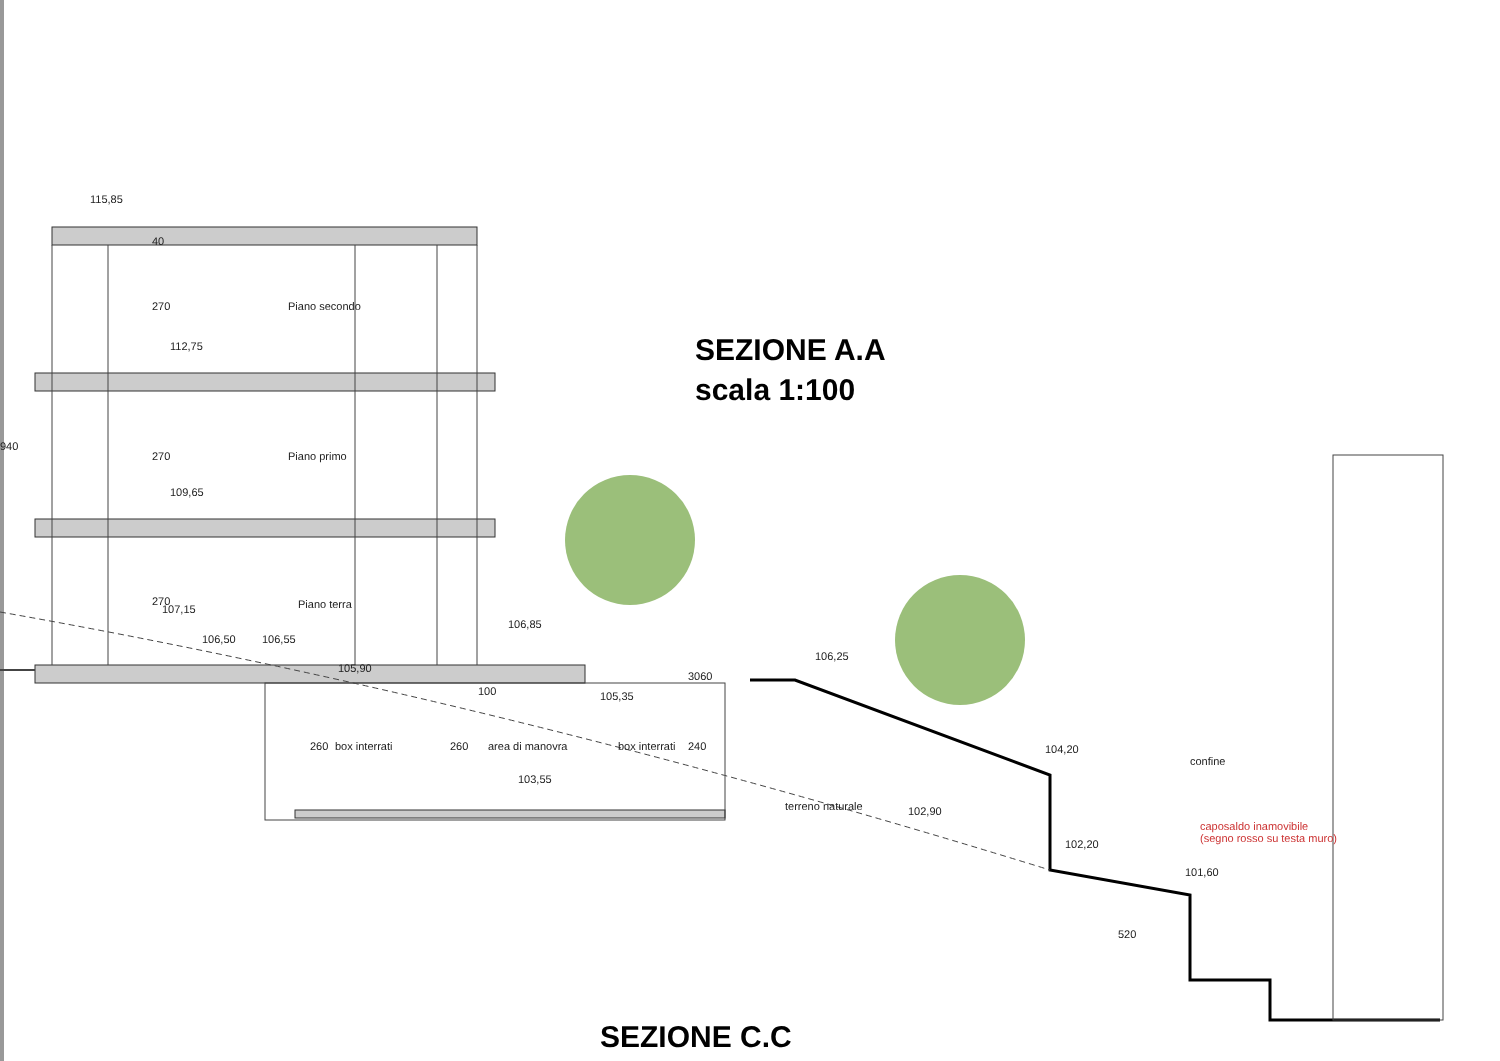115,85
112,75
109,65
107,15
106,50 106,55
105,90
106,85
105,35
106,25
103,55
104,20
102,90
102,20
101,60
520
Piano secondo
Piano primo
Piano terra
box interrati area di manovra box interrati
terreno naturale
confine
caposaldo inamovibile
(segno rosso su testa muro)
940
40
270
270
270
260 260 240
3060
100
SEZIONE A.A
scala 1:100
SEZIONE C.C